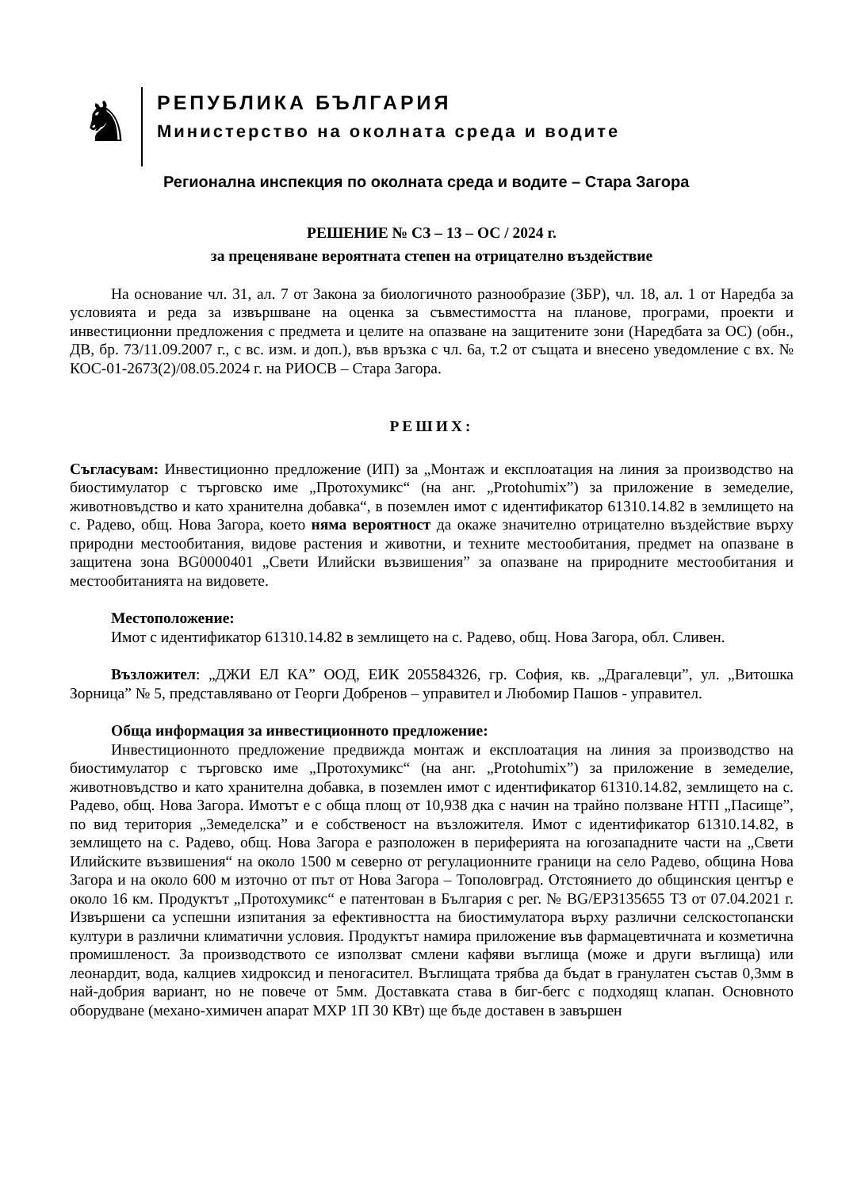♞
РЕПУБЛИКА БЪЛГАРИЯ
Министерство на околната среда и водите
Регионална инспекция по околната среда и водите – Стара Загора
РЕШЕНИЕ № СЗ – 13 – ОС / 2024 г.
за преценяване вероятната степен на отрицателно въздействие
На основание чл. 31, ал. 7 от Закона за биологичното разнообразие (ЗБР), чл. 18, ал. 1 от Наредба за условията и реда за извършване на оценка за съвместимостта на планове, програми, проекти и инвестиционни предложения с предмета и целите на опазване на защитените зони (Наредбата за ОС) (обн., ДВ, бр. 73/11.09.2007 г., с вс. изм. и доп.), във връзка с чл. 6а, т.2 от същата и внесено уведомление с вх. № КОС-01-2673(2)/08.05.2024 г. на РИОСВ – Стара Загора.
РЕШИХ:
Съгласувам: Инвестиционно предложение (ИП) за „Монтаж и експлоатация на линия за производство на биостимулатор с търговско име „Протохумикс“ (на анг. „Protohumix”) за приложение в земеделие, животновъдство и като хранителна добавка“, в поземлен имот с идентификатор 61310.14.82 в землището на с. Радево, общ. Нова Загора, което няма вероятност да окаже значително отрицателно въздействие върху природни местообитания, видове растения и животни, и техните местообитания, предмет на опазване в защитена зона BG0000401 „Свети Илийски възвишения” за опазване на природните местообитания и местообитанията на видовете.
Местоположение:
Имот с идентификатор 61310.14.82 в землището на с. Радево, общ. Нова Загора, обл. Сливен.
Възложител: „ДЖИ ЕЛ КА” ООД, ЕИК 205584326, гр. София, кв. „Драгалевци”, ул. „Витошка Зорница” № 5, представлявано от Георги Добренов – управител и Любомир Пашов - управител.
Обща информация за инвестиционното предложение:
Инвестиционното предложение предвижда монтаж и експлоатация на линия за производство на биостимулатор с търговско име „Протохумикс“ (на анг. „Protohumix”) за приложение в земеделие, животновъдство и като хранителна добавка, в поземлен имот с идентификатор 61310.14.82, землището на с. Радево, общ. Нова Загора. Имотът е с обща площ от 10,938 дка с начин на трайно ползване НТП „Пасище”, по вид територия „Земеделска” и е собственост на възложителя. Имот с идентификатор 61310.14.82, в землището на с. Радево, общ. Нова Загора е разположен в периферията на югозападните части на „Свети Илийските възвишения“ на около 1500 м северно от регулационните граници на село Радево, община Нова Загора и на около 600 м източно от път от Нова Загора – Тополовград. Отстоянието до общинския център е около 16 км. Продуктът „Протохумикс“ е патентован в България с рег. № BG/EP3135655 Т3 от 07.04.2021 г. Извършени са успешни изпитания за ефективността на биостимулатора върху различни селскостопански култури в различни климатични условия. Продуктът намира приложение във фармацевтичната и козметична промишленост. За производството се използват смлени кафяви въглища (може и други въглища) или леонардит, вода, калциев хидроксид и пеногасител. Въглищата трябва да бъдат в гранулатен състав 0,3мм в най-добрия вариант, но не повече от 5мм. Доставката става в биг-бегс с подходящ клапан. Основното оборудване (механо-химичен апарат МХР 1П 30 КВт) ще бъде доставен в завършен